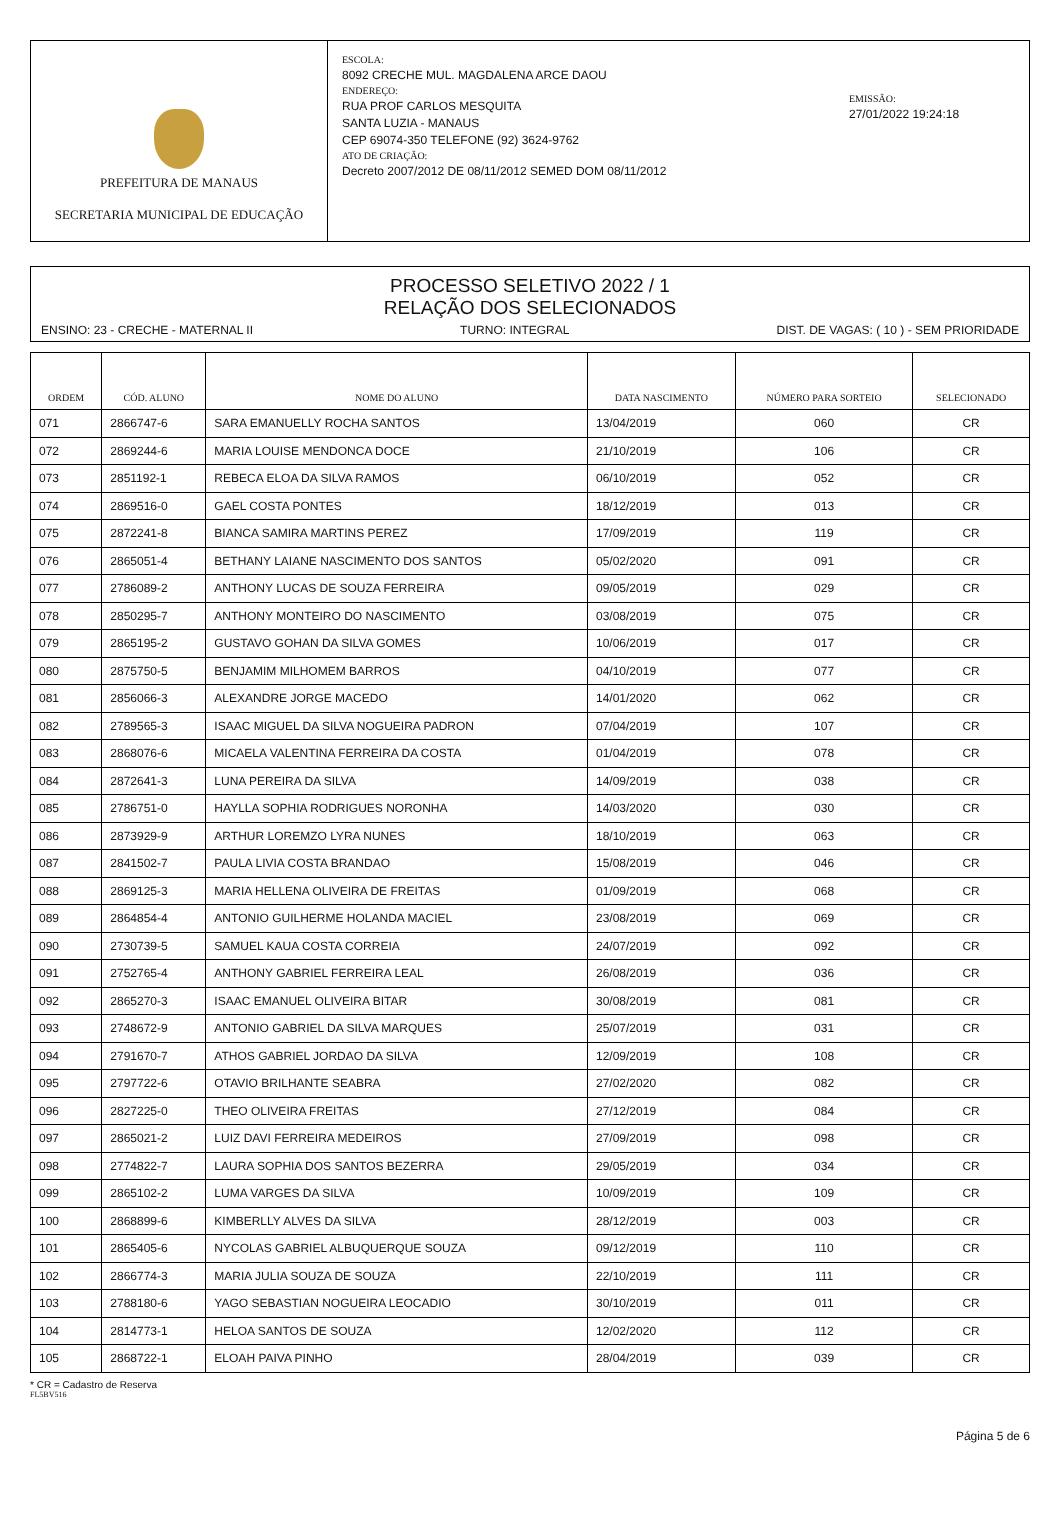PREFEITURA DE MANAUS
SECRETARIA MUNICIPAL DE EDUCAÇÃO
ESCOLA:
8092 CRECHE MUL. MAGDALENA ARCE DAOU
ENDEREÇO:
RUA PROF CARLOS MESQUITA
SANTA LUZIA - MANAUS
CEP 69074-350 TELEFONE (92) 3624-9762
ATO DE CRIAÇÃO:
Decreto 2007/2012 DE 08/11/2012 SEMED DOM 08/11/2012
EMISSÃO:
27/01/2022 19:24:18
PROCESSO SELETIVO 2022 / 1
RELAÇÃO DOS SELECIONADOS
ENSINO: 23 - CRECHE - MATERNAL II TURNO: INTEGRAL DIST. DE VAGAS: ( 10 ) - SEM PRIORIDADE
| ORDEM | CÓD. ALUNO | NOME DO ALUNO | DATA NASCIMENTO | NÚMERO PARA SORTEIO | SELECIONADO |
| --- | --- | --- | --- | --- | --- |
| 071 | 2866747-6 | SARA EMANUELLY ROCHA SANTOS | 13/04/2019 | 060 | CR |
| 072 | 2869244-6 | MARIA LOUISE MENDONCA DOCE | 21/10/2019 | 106 | CR |
| 073 | 2851192-1 | REBECA ELOA DA SILVA RAMOS | 06/10/2019 | 052 | CR |
| 074 | 2869516-0 | GAEL COSTA PONTES | 18/12/2019 | 013 | CR |
| 075 | 2872241-8 | BIANCA SAMIRA MARTINS PEREZ | 17/09/2019 | 119 | CR |
| 076 | 2865051-4 | BETHANY LAIANE NASCIMENTO DOS SANTOS | 05/02/2020 | 091 | CR |
| 077 | 2786089-2 | ANTHONY LUCAS DE SOUZA FERREIRA | 09/05/2019 | 029 | CR |
| 078 | 2850295-7 | ANTHONY MONTEIRO DO NASCIMENTO | 03/08/2019 | 075 | CR |
| 079 | 2865195-2 | GUSTAVO GOHAN DA SILVA GOMES | 10/06/2019 | 017 | CR |
| 080 | 2875750-5 | BENJAMIM MILHOMEM BARROS | 04/10/2019 | 077 | CR |
| 081 | 2856066-3 | ALEXANDRE JORGE MACEDO | 14/01/2020 | 062 | CR |
| 082 | 2789565-3 | ISAAC MIGUEL DA SILVA NOGUEIRA PADRON | 07/04/2019 | 107 | CR |
| 083 | 2868076-6 | MICAELA VALENTINA FERREIRA DA COSTA | 01/04/2019 | 078 | CR |
| 084 | 2872641-3 | LUNA PEREIRA DA SILVA | 14/09/2019 | 038 | CR |
| 085 | 2786751-0 | HAYLLA SOPHIA RODRIGUES NORONHA | 14/03/2020 | 030 | CR |
| 086 | 2873929-9 | ARTHUR LOREMZO LYRA NUNES | 18/10/2019 | 063 | CR |
| 087 | 2841502-7 | PAULA LIVIA COSTA BRANDAO | 15/08/2019 | 046 | CR |
| 088 | 2869125-3 | MARIA HELLENA OLIVEIRA DE FREITAS | 01/09/2019 | 068 | CR |
| 089 | 2864854-4 | ANTONIO GUILHERME HOLANDA MACIEL | 23/08/2019 | 069 | CR |
| 090 | 2730739-5 | SAMUEL KAUA COSTA CORREIA | 24/07/2019 | 092 | CR |
| 091 | 2752765-4 | ANTHONY GABRIEL FERREIRA LEAL | 26/08/2019 | 036 | CR |
| 092 | 2865270-3 | ISAAC EMANUEL OLIVEIRA BITAR | 30/08/2019 | 081 | CR |
| 093 | 2748672-9 | ANTONIO GABRIEL DA SILVA MARQUES | 25/07/2019 | 031 | CR |
| 094 | 2791670-7 | ATHOS GABRIEL JORDAO DA SILVA | 12/09/2019 | 108 | CR |
| 095 | 2797722-6 | OTAVIO BRILHANTE SEABRA | 27/02/2020 | 082 | CR |
| 096 | 2827225-0 | THEO OLIVEIRA FREITAS | 27/12/2019 | 084 | CR |
| 097 | 2865021-2 | LUIZ DAVI FERREIRA MEDEIROS | 27/09/2019 | 098 | CR |
| 098 | 2774822-7 | LAURA SOPHIA DOS SANTOS BEZERRA | 29/05/2019 | 034 | CR |
| 099 | 2865102-2 | LUMA VARGES DA SILVA | 10/09/2019 | 109 | CR |
| 100 | 2868899-6 | KIMBERLLY ALVES DA SILVA | 28/12/2019 | 003 | CR |
| 101 | 2865405-6 | NYCOLAS GABRIEL ALBUQUERQUE SOUZA | 09/12/2019 | 110 | CR |
| 102 | 2866774-3 | MARIA JULIA SOUZA DE SOUZA | 22/10/2019 | 111 | CR |
| 103 | 2788180-6 | YAGO SEBASTIAN NOGUEIRA LEOCADIO | 30/10/2019 | 011 | CR |
| 104 | 2814773-1 | HELOA SANTOS DE SOUZA | 12/02/2020 | 112 | CR |
| 105 | 2868722-1 | ELOAH PAIVA PINHO | 28/04/2019 | 039 | CR |
* CR = Cadastro de Reserva
FL5BV516
Página 5 de 6